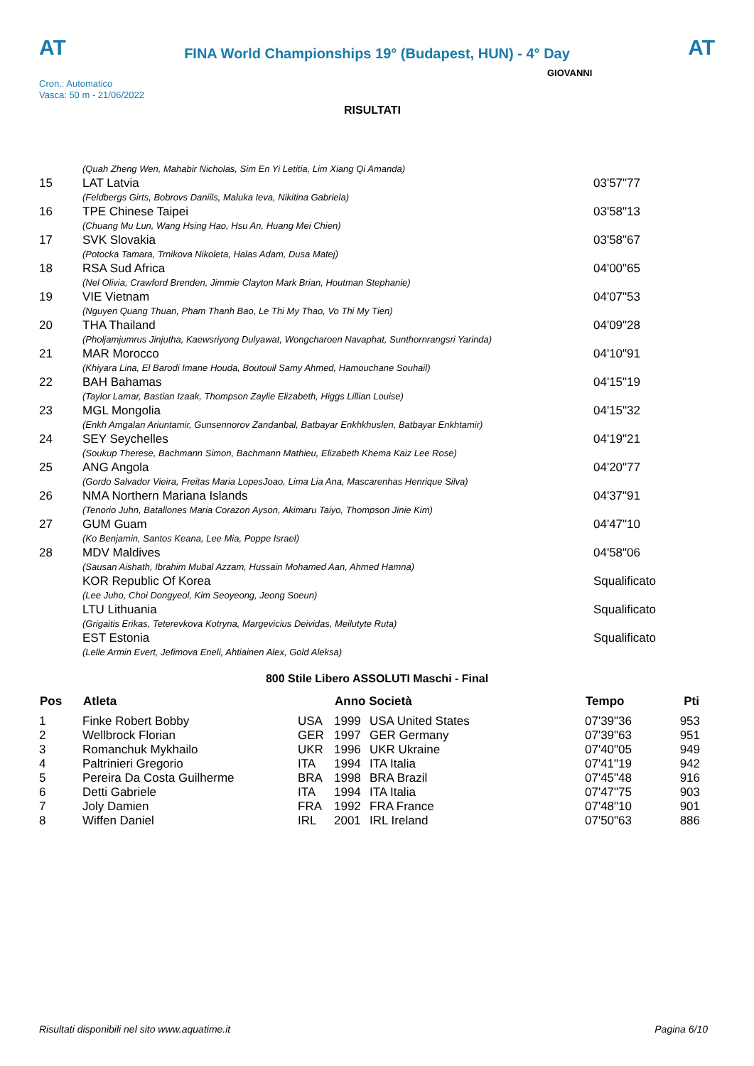AT
FINA World Championships 19° (Budapest, HUN) - 4° Day
AT
Cron.: Automatico
Vasca: 50 m - 21/06/2022
GIOVANNI
RISULTATI
| | (Quah Zheng Wen, Mahabir Nicholas, Sim En Yi Letitia, Lim Xiang Qi Amanda) | |
| 15 | LAT Latvia | 03'57"77 |
| | (Feldbergs Girts, Bobrovs Daniils, Maluka Ieva, Nikitina Gabriela) | |
| 16 | TPE Chinese Taipei | 03'58"13 |
| | (Chuang Mu Lun, Wang Hsing Hao, Hsu An, Huang Mei Chien) | |
| 17 | SVK Slovakia | 03'58"67 |
| | (Potocka Tamara, Trnikova Nikoleta, Halas Adam, Dusa Matej) | |
| 18 | RSA Sud Africa | 04'00"65 |
| | (Nel Olivia, Crawford Brenden, Jimmie Clayton Mark Brian, Houtman Stephanie) | |
| 19 | VIE Vietnam | 04'07"53 |
| | (Nguyen Quang Thuan, Pham Thanh Bao, Le Thi My Thao, Vo Thi My Tien) | |
| 20 | THA Thailand | 04'09"28 |
| | (Pholjamjumrus Jinjutha, Kaewsriyong Dulyawat, Wongcharoen Navaphat, Sunthornrangsri Yarinda) | |
| 21 | MAR Morocco | 04'10"91 |
| | (Khiyara Lina, El Barodi Imane Houda, Boutouil Samy Ahmed, Hamouchane Souhail) | |
| 22 | BAH Bahamas | 04'15"19 |
| | (Taylor Lamar, Bastian Izaak, Thompson Zaylie Elizabeth, Higgs Lillian Louise) | |
| 23 | MGL Mongolia | 04'15"32 |
| | (Enkh Amgalan Ariuntamir, Gunsennorov Zandanbal, Batbayar Enkhkhuslen, Batbayar Enkhtamir) | |
| 24 | SEY Seychelles | 04'19"21 |
| | (Soukup Therese, Bachmann Simon, Bachmann Mathieu, Elizabeth Khema Kaiz Lee Rose) | |
| 25 | ANG Angola | 04'20"77 |
| | (Gordo Salvador Vieira, Freitas Maria LopesJoao, Lima Lia Ana, Mascarenhas Henrique Silva) | |
| 26 | NMA Northern Mariana Islands | 04'37"91 |
| | (Tenorio Juhn, Batallones Maria Corazon Ayson, Akimaru Taiyo, Thompson Jinie Kim) | |
| 27 | GUM Guam | 04'47"10 |
| | (Ko Benjamin, Santos Keana, Lee Mia, Poppe Israel) | |
| 28 | MDV Maldives | 04'58"06 |
| | (Sausan Aishath, Ibrahim Mubal Azzam, Hussain Mohamed Aan, Ahmed Hamna) | |
| | KOR Republic Of Korea | Squalificato |
| | (Lee Juho, Choi Dongyeol, Kim Seoyeong, Jeong Soeun) | |
| | LTU Lithuania | Squalificato |
| | (Grigaitis Erikas, Teterevkova Kotryna, Margevicius Deividas, Meilutyte Ruta) | |
| | EST Estonia | Squalificato |
| | (Lelle Armin Evert, Jefimova Eneli, Ahtiainen Alex, Gold Aleksa) | |
800 Stile Libero ASSOLUTI Maschi - Final
| Pos | Atleta | | Anno Società | | Tempo | Pti |
| --- | --- | --- | --- | --- | --- | --- |
| 1 | Finke Robert Bobby | USA | 1999 | USA United States | 07'39"36 | 953 |
| 2 | Wellbrock Florian | GER | 1997 | GER Germany | 07'39"63 | 951 |
| 3 | Romanchuk Mykhailo | UKR | 1996 | UKR Ukraine | 07'40"05 | 949 |
| 4 | Paltrinieri Gregorio | ITA | 1994 | ITA Italia | 07'41"19 | 942 |
| 5 | Pereira Da Costa Guilherme | BRA | 1998 | BRA Brazil | 07'45"48 | 916 |
| 6 | Detti Gabriele | ITA | 1994 | ITA Italia | 07'47"75 | 903 |
| 7 | Joly Damien | FRA | 1992 | FRA France | 07'48"10 | 901 |
| 8 | Wiffen Daniel | IRL | 2001 | IRL Ireland | 07'50"63 | 886 |
Risultati disponibili nel sito www.aquatime.it Pagina 6/10